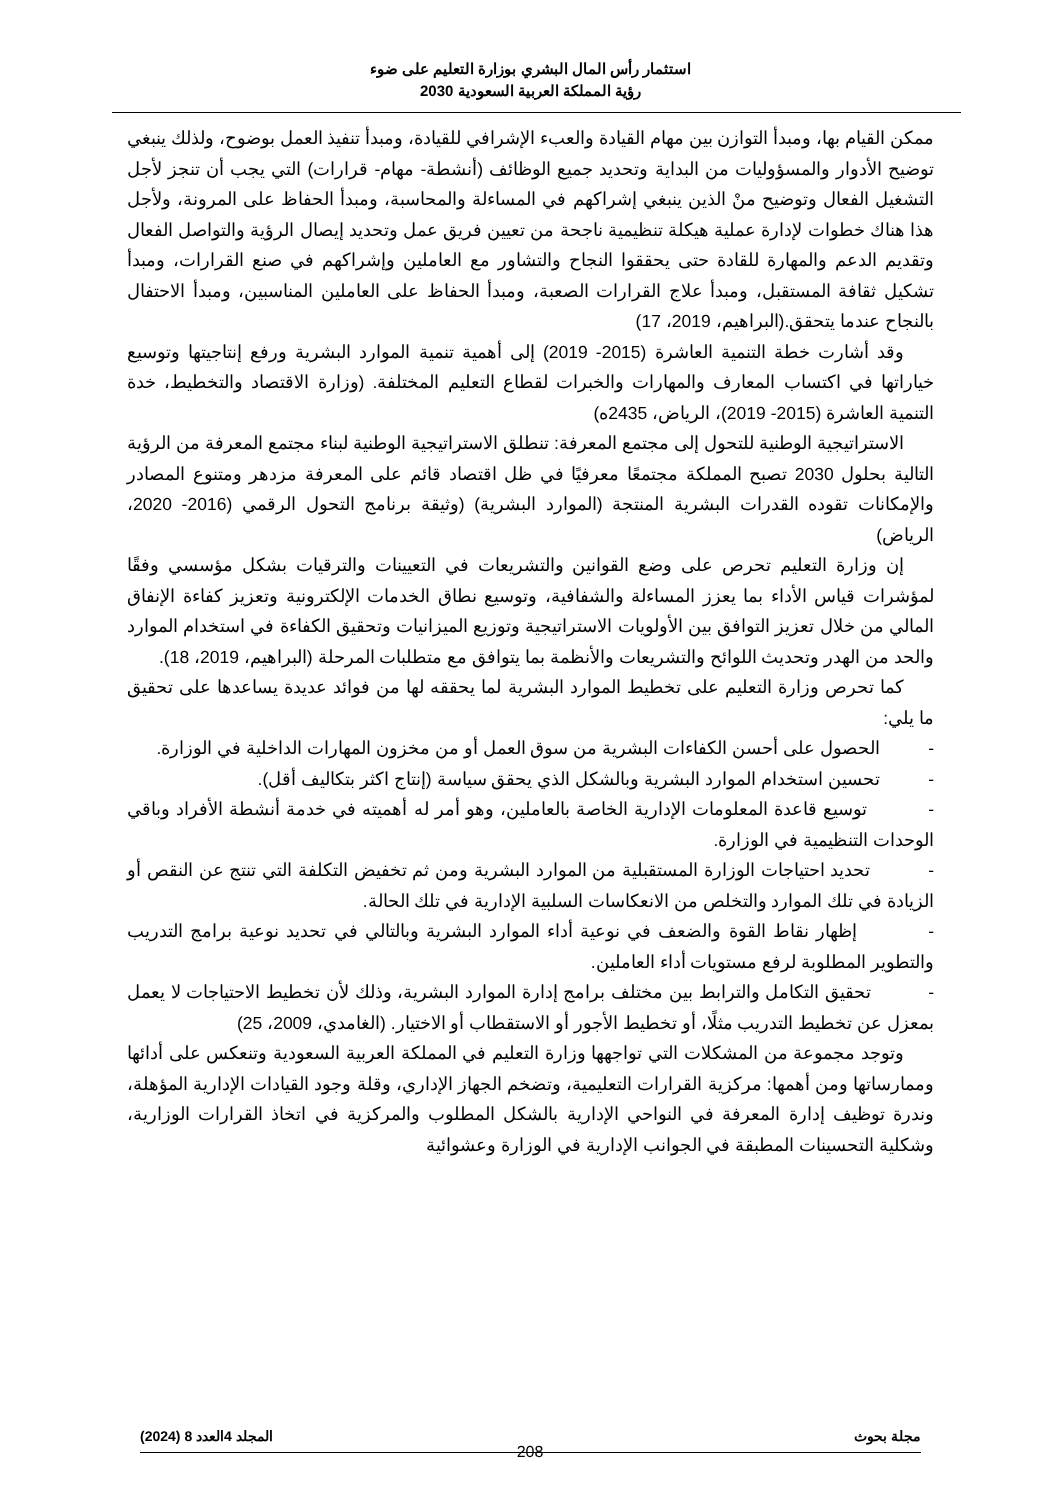استثمار رأس المال البشري بوزارة التعليم على ضوء
رؤية المملكة العربية السعودية 2030
ممكن القيام بها، ومبدأ التوازن بين مهام القيادة والعبء الإشرافي للقيادة، ومبدأ تنفيذ العمل بوضوح، ولذلك ينبغي توضيح الأدوار والمسؤوليات من البداية وتحديد جميع الوظائف (أنشطة- مهام- قرارات) التي يجب أن تنجز لأجل التشغيل الفعال وتوضيح منْ الذين ينبغي إشراكهم في المساءلة والمحاسبة، ومبدأ الحفاظ على المرونة، ولأجل هذا هناك خطوات لإدارة عملية هيكلة تنظيمية ناجحة من تعيين فريق عمل وتحديد إيصال الرؤية والتواصل الفعال وتقديم الدعم والمهارة للقادة حتى يحققوا النجاح والتشاور مع العاملين وإشراكهم في صنع القرارات، ومبدأ تشكيل ثقافة المستقبل، ومبدأ علاج القرارات الصعبة، ومبدأ الحفاظ على العاملين المناسبين، ومبدأ الاحتفال بالنجاح عندما يتحقق.(البراهيم، 2019، 17)
وقد أشارت خطة التنمية العاشرة (2015- 2019) إلى أهمية تنمية الموارد البشرية ورفع إنتاجيتها وتوسيع خياراتها في اكتساب المعارف والمهارات والخبرات لقطاع التعليم المختلفة. (وزارة الاقتصاد والتخطيط، خدة التنمية العاشرة (2015- 2019)، الرياض، 2435ه)
الاستراتيجية الوطنية للتحول إلى مجتمع المعرفة: تنطلق الاستراتيجية الوطنية لبناء مجتمع المعرفة من الرؤية التالية بحلول 2030 تصبح المملكة مجتمعًا معرفيًا في ظل اقتصاد قائم على المعرفة مزدهر ومتنوع المصادر والإمكانات تقوده القدرات البشرية المنتجة (الموارد البشرية) (وثيقة برنامج التحول الرقمي (2016- 2020، الرياض)
إن وزارة التعليم تحرص على وضع القوانين والتشريعات في التعيينات والترقيات بشكل مؤسسي وفقًا لمؤشرات قياس الأداء بما يعزز المساءلة والشفافية، وتوسيع نطاق الخدمات الإلكترونية وتعزيز كفاءة الإنفاق المالي من خلال تعزيز التوافق بين الأولويات الاستراتيجية وتوزيع الميزانيات وتحقيق الكفاءة في استخدام الموارد والحد من الهدر وتحديث اللوائح والتشريعات والأنظمة بما يتوافق مع متطلبات المرحلة (البراهيم، 2019، 18).
كما تحرص وزارة التعليم على تخطيط الموارد البشرية لما يحققه لها من فوائد عديدة يساعدها على تحقيق ما يلي:
- الحصول على أحسن الكفاءات البشرية من سوق العمل أو من مخزون المهارات الداخلية في الوزارة.
- تحسين استخدام الموارد البشرية وبالشكل الذي يحقق سياسة (إنتاج اكثر بتكاليف أقل).
- توسيع قاعدة المعلومات الإدارية الخاصة بالعاملين، وهو أمر له أهميته في خدمة أنشطة الأفراد وباقي الوحدات التنظيمية في الوزارة.
- تحديد احتياجات الوزارة المستقبلية من الموارد البشرية ومن ثم تخفيض التكلفة التي تنتج عن النقص أو الزيادة في تلك الموارد والتخلص من الانعكاسات السلبية الإدارية في تلك الحالة.
- إظهار نقاط القوة والضعف في نوعية أداء الموارد البشرية وبالتالي في تحديد نوعية برامج التدريب والتطوير المطلوبة لرفع مستويات أداء العاملين.
- تحقيق التكامل والترابط بين مختلف برامج إدارة الموارد البشرية، وذلك لأن تخطيط الاحتياجات لا يعمل بمعزل عن تخطيط التدريب مثلًا، أو تخطيط الأجور أو الاستقطاب أو الاختيار. (الغامدي، 2009، 25)
وتوجد مجموعة من المشكلات التي تواجهها وزارة التعليم في المملكة العربية السعودية وتنعكس على أدائها وممارساتها ومن أهمها: مركزية القرارات التعليمية، وتضخم الجهاز الإداري، وقلة وجود القيادات الإدارية المؤهلة، وندرة توظيف إدارة المعرفة في النواحي الإدارية بالشكل المطلوب والمركزية في اتخاذ القرارات الوزارية، وشكلية التحسينات المطبقة في الجوانب الإدارية في الوزارة وعشوائية
مجلة بحوث المجلد 4العدد 8 (2024)
208